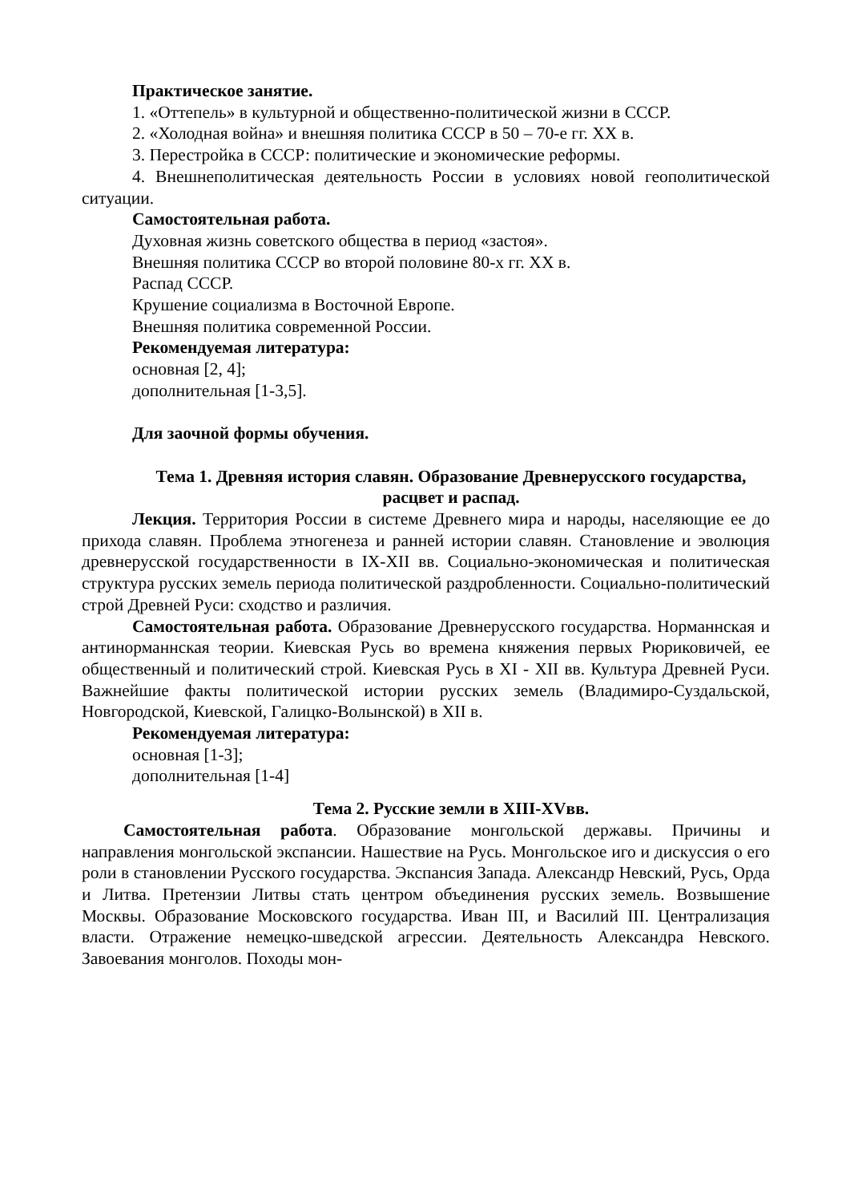Практическое занятие.
1. «Оттепель» в культурной и общественно-политической жизни в СССР.
2. «Холодная война» и внешняя политика СССР в 50 – 70-е гг. XX в.
3. Перестройка в СССР: политические и экономические реформы.
4. Внешнеполитическая деятельность России в условиях новой геополитической ситуации.
Самостоятельная работа.
Духовная жизнь советского общества в период «застоя».
Внешняя политика СССР во второй половине 80-х гг. XX в.
Распад СССР.
Крушение социализма в Восточной Европе.
Внешняя политика современной России.
Рекомендуемая литература:
основная [2, 4];
дополнительная [1-3,5].
Для заочной формы обучения.
Тема 1. Древняя история славян. Образование Древнерусского государства, расцвет и распад.
Лекция. Территория России в системе Древнего мира и народы, населяющие ее до прихода славян. Проблема этногенеза и ранней истории славян. Становление и эволюция древнерусской государственности в IX-XII вв. Социально-экономическая и политическая структура русских земель периода политической раздробленности. Социально-политический строй Древней Руси: сходство и различия.
Самостоятельная работа. Образование Древнерусского государства. Норманнская и антинорманнская теории. Киевская Русь во времена княжения первых Рюриковичей, ее общественный и политический строй. Киевская Русь в XI - XII вв. Культура Древней Руси. Важнейшие факты политической истории русских земель (Владимиро-Суздальской, Новгородской, Киевской, Галицко-Волынской) в XII в.
Рекомендуемая литература:
основная [1-3];
дополнительная [1-4]
Тема 2. Русские земли в XIII-XVвв.
Самостоятельная работа. Образование монгольской державы. Причины и направления монгольской экспансии. Нашествие на Русь. Монгольское иго и дискуссия о его роли в становлении Русского государства. Экспансия Запада. Александр Невский, Русь, Орда и Литва. Претензии Литвы стать центром объединения русских земель. Возвышение Москвы. Образование Московского государства. Иван III, и Василий III. Централизация власти. Отражение немецко-шведской агрессии. Деятельность Александра Невского. Завоевания монголов. Походы мон-